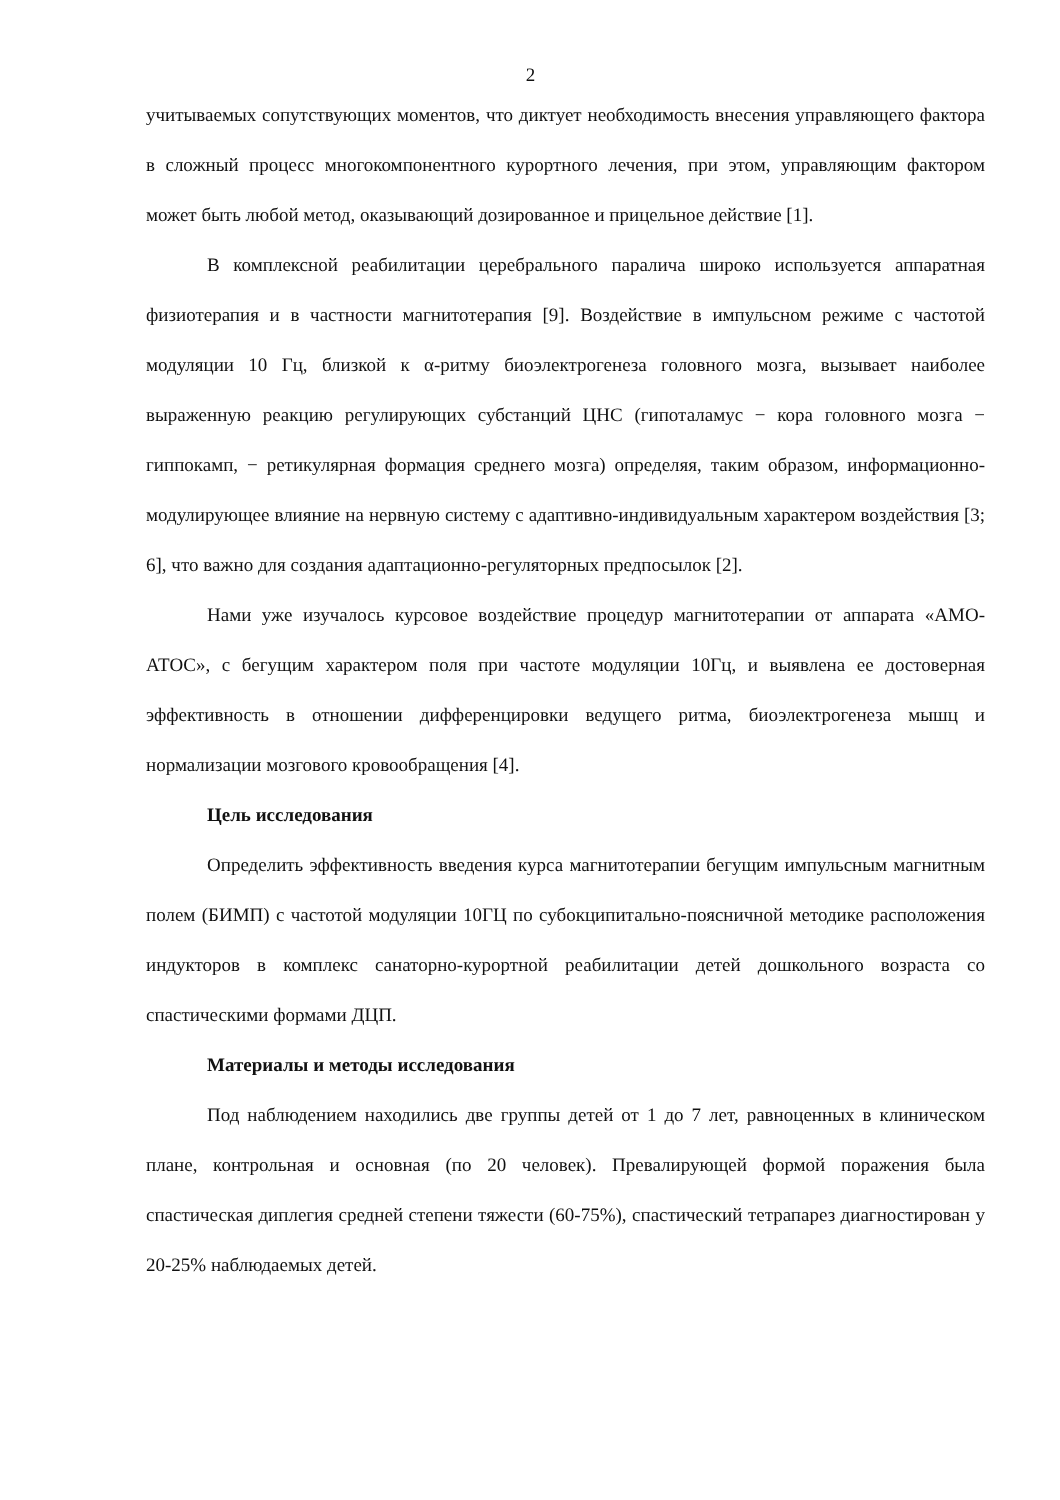2
учитываемых сопутствующих моментов, что диктует необходимость внесения управляющего фактора в сложный процесс многокомпонентного курортного лечения, при этом, управляющим фактором может быть любой метод, оказывающий дозированное и прицельное действие [1].
В комплексной реабилитации церебрального паралича широко используется аппаратная физиотерапия и в частности магнитотерапия [9]. Воздействие в импульсном режиме с частотой модуляции 10 Гц, близкой к α-ритму биоэлектрогенеза головного мозга, вызывает наиболее выраженную реакцию регулирующих субстанций ЦНС (гипоталамус − кора головного мозга − гиппокамп, − ретикулярная формация среднего мозга) определяя, таким образом, информационно-модулирующее влияние на нервную систему с адаптивно-индивидуальным характером воздействия [3; 6], что важно для создания адаптационно-регуляторных предпосылок [2].
Нами уже изучалось курсовое воздействие процедур магнитотерапии от аппарата «АМО-АТОС», с бегущим характером поля при частоте модуляции 10Гц, и выявлена ее достоверная эффективность в отношении дифференцировки ведущего ритма, биоэлектрогенеза мышц и нормализации мозгового кровообращения [4].
Цель исследования
Определить эффективность введения курса магнитотерапии бегущим импульсным магнитным полем (БИМП) с частотой модуляции 10ГЦ по субокципитально-поясничной методике расположения индукторов в комплекс санаторно-курортной реабилитации детей дошкольного возраста со спастическими формами ДЦП.
Материалы и методы исследования
Под наблюдением находились две группы детей от 1 до 7 лет, равноценных в клиническом плане, контрольная и основная (по 20 человек). Превалирующей формой поражения была спастическая диплегия средней степени тяжести (60-75%), спастический тетрапарез диагностирован у 20-25% наблюдаемых детей.